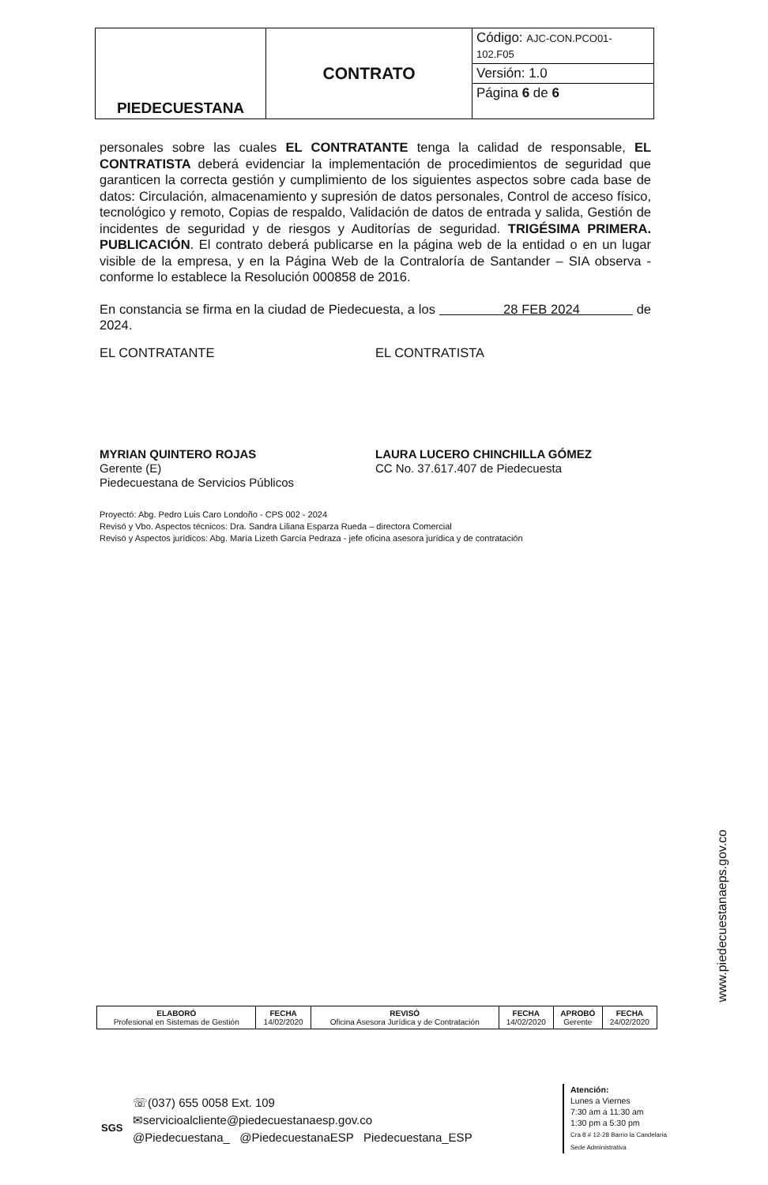| PIEDECUESTANA | CONTRATO | Código: AJC-CON.PCO01-102.F05 |
| | | Versión: 1.0 |
| | | Página 6 de 6 |
personales sobre las cuales EL CONTRATANTE tenga la calidad de responsable, EL CONTRATISTA deberá evidenciar la implementación de procedimientos de seguridad que garanticen la correcta gestión y cumplimiento de los siguientes aspectos sobre cada base de datos: Circulación, almacenamiento y supresión de datos personales, Control de acceso físico, tecnológico y remoto, Copias de respaldo, Validación de datos de entrada y salida, Gestión de incidentes de seguridad y de riesgos y Auditorías de seguridad. TRIGÉSIMA PRIMERA. PUBLICACIÓN. El contrato deberá publicarse en la página web de la entidad o en un lugar visible de la empresa, y en la Página Web de la Contraloría de Santander – SIA observa - conforme lo establece la Resolución 000858 de 2016.
En constancia se firma en la ciudad de Piedecuesta, a los 28 FEB 2024 de 2024.
EL CONTRATANTE EL CONTRATISTA
MYRIAN QUINTERO ROJAS
Gerente (E)
Piedecuestana de Servicios Públicos
LAURA LUCERO CHINCHILLA GÓMEZ
CC No. 37.617.407 de Piedecuesta
Proyectó: Abg. Pedro Luis Caro Londoño - CPS 002 - 2024
Revisó y Vbo. Aspectos técnicos: Dra. Sandra Liliana Esparza Rueda – directora Comercial
Revisó y Aspectos jurídicos: Abg. María Lizeth García Pedraza - jefe oficina asesora jurídica y de contratación
www.piedecuestanaeps.gov.co
| ELABORÓ Profesional en Sistemas de Gestión | FECHA 14/02/2020 | REVISÓ Oficina Asesora Jurídica y de Contratación | FECHA 14/02/2020 | APROBÓ Gerente | FECHA 24/02/2020 |
SGS
☏(037) 655 0058 Ext. 109
✉servicioalcliente@piedecuestanaesp.gov.co
@Piedecuestana_ @PiedecuestanaESP Piedecuestana_ESP
Atención:
Lunes a Viernes
7:30 am a 11:30 am
1:30 pm a 5:30 pm
Cra 8 # 12-28 Barrio la Candelaria
Sede Administrativa